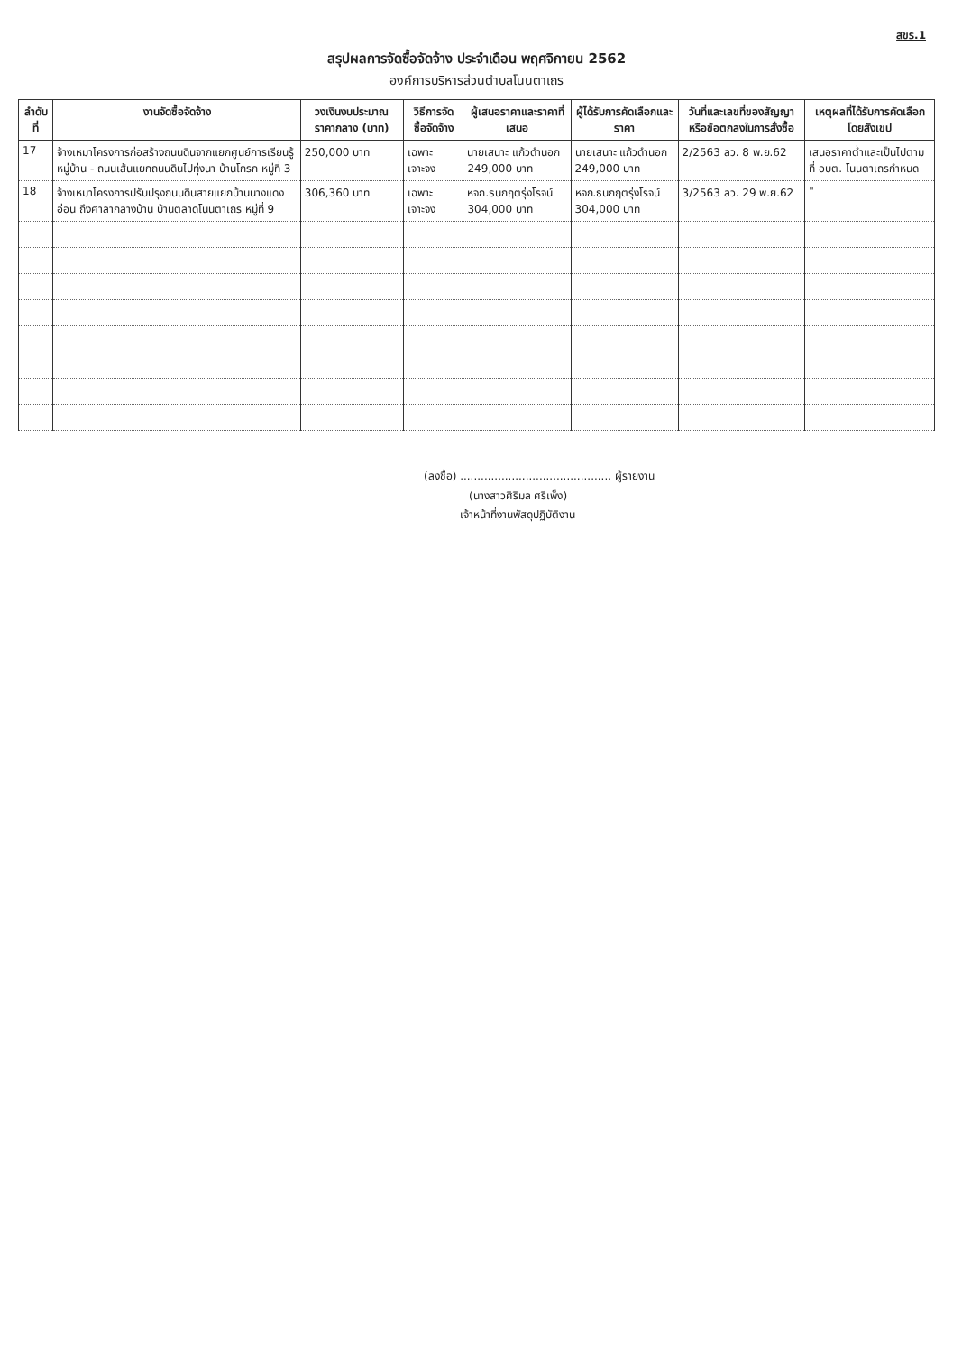สขร.1
สรุปผลการจัดซื้อจัดจ้าง ประจำเดือน พฤศจิกายน 2562
องค์การบริหารส่วนตำบลโนนตาเถร
| ลำดับที่ | งานจัดซื้อจัดจ้าง | วงเงินงบประมาณ ราคากลาง (บาท) | วิธีการจัดซื้อจัดจ้าง | ผู้เสนอราคาและราคาที่เสนอ | ผู้ได้รับการคัดเลือกและราคา | วันที่และเลขที่ของสัญญาหรือข้อตกลงในการสั่งซื้อ | เหตุผลที่ได้รับการคัดเลือกโดยสังเขป |
| --- | --- | --- | --- | --- | --- | --- | --- |
| 17 | จ้างเหมาโครงการก่อสร้างถนนดินจากแยกศูนย์การเรียนรู้หมู่บ้าน - ถนนเส้นแยกถนนดินไปทุ่งนา บ้านโกรก หมู่ที่ 3 | 250,000 บาท | เฉพาะเจาะจง | นายเสนาะ แก้วดำนอก 249,000 บาท | นายเสนาะ แก้วดำนอก 249,000 บาท | 2/2563 ลว. 8 พ.ย.62 | เสนอราคาต่ำและเป็นไปตามที่ อบต. โนนตาเถรกำหนด |
| 18 | จ้างเหมาโครงการปรับปรุงถนนดินสายแยกบ้านนางแดงอ่อน ถึงศาลากลางบ้าน บ้านตลาดโนนตาเถร หมู่ที่ 9 | 306,360 บาท | เฉพาะเจาะจง | หจก.ธนกฤตรุ่งโรจน์ 304,000 บาท | หจก.ธนกฤตรุ่งโรจน์ 304,000 บาท | 3/2563 ลว. 29 พ.ย.62 | " |
(ลงชื่อ) ............................................ ผู้รายงาน
(นางสาวศิริมล ศรีเพ็ง)
เจ้าหน้าที่งานพัสดุปฏิบัติงาน